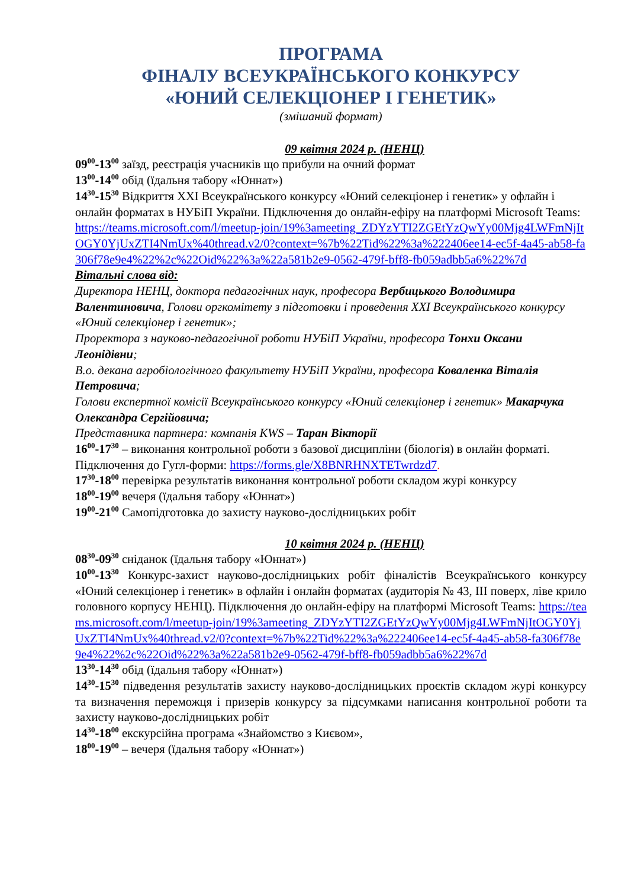ПРОГРАМА
ФІНАЛУ ВСЕУКРАЇНСЬКОГО КОНКУРСУ
«ЮНИЙ СЕЛЕКЦІОНЕР І ГЕНЕТИК»
(змішаний формат)
09 квітня 2024 р. (НЕНЦ)
09<sup>00</sup>-13<sup>00</sup> заїзд, реєстрація учасників що прибули на очний формат
13<sup>00</sup>-14<sup>00</sup> обід (їдальня табору «Юннат»)
14<sup>30</sup>-15<sup>30</sup> Відкриття XXI Всеукраїнського конкурсу «Юний селекціонер і генетик» у офлайн і онлайн форматах в НУБіП України. Підключення до онлайн-ефіру на платформі Microsoft Teams: https://teams.microsoft.com/l/meetup-join/19%3ameeting_ZDYzYTI2ZGEtYzQwYy00Mjg4LWFmNjItOGY0YjUxZTI4NmUx%40thread.v2/0?context=%7b%22Tid%22%3a%222406ee14-ec5f-4a45-ab58-fa306f78e9e4%22%2c%22Oid%22%3a%22a581b2e9-0562-479f-bff8-fb059adbb5a6%22%7d
Вітальні слова від:
Директора НЕНЦ, доктора педагогічних наук, професора Вербицького Володимира Валентиновича, Голови оргкомітету з підготовки і проведення XXI Всеукраїнського конкурсу «Юний селекціонер і генетик»;
Проректора з науково-педагогічної роботи НУБіП України, професора Тонхи Оксани Леонідівни;
В.о. декана агробіологічного факультету НУБіП України, професора Коваленка Віталія Петровича;
Голови експертної комісії Всеукраїнського конкурсу «Юний селекціонер і генетик» Макарчука Олександра Сергійовича;
Представника партнера: компанія KWS – Таран Вікторії
16<sup>00</sup>-17<sup>30</sup> – виконання контрольної роботи з базової дисципліни (біологія) в онлайн форматі. Підключення до Гугл-форми: https://forms.gle/X8BNRHNXTETwrdzd7.
17<sup>30</sup>-18<sup>00</sup> перевірка результатів виконання контрольної роботи складом журі конкурсу
18<sup>00</sup>-19<sup>00</sup> вечеря (їдальня табору «Юннат»)
19<sup>00</sup>-21<sup>00</sup> Самопідготовка до захисту науково-дослідницьких робіт
10 квітня 2024 р. (НЕНЦ)
08<sup>30</sup>-09<sup>30</sup> сніданок (їдальня табору «Юннат»)
10<sup>00</sup>-13<sup>30</sup> Конкурс-захист науково-дослідницьких робіт фіналістів Всеукраїнського конкурсу «Юний селекціонер і генетик» в офлайн і онлайн форматах (аудиторія № 43, ІІІ поверх, ліве крило головного корпусу НЕНЦ). Підключення до онлайн-ефіру на платформі Microsoft Teams: https://teams.microsoft.com/l/meetup-join/19%3ameeting_ZDYzYTI2ZGEtYzQwYy00Mjg4LWFmNjItOGY0YjUxZTI4NmUx%40thread.v2/0?context=%7b%22Tid%22%3a%222406ee14-ec5f-4a45-ab58-fa306f78e9e4%22%2c%22Oid%22%3a%22a581b2e9-0562-479f-bff8-fb059adbb5a6%22%7d
13<sup>30</sup>-14<sup>30</sup> обід (їдальня табору «Юннат»)
14<sup>30</sup>-15<sup>30</sup> підведення результатів захисту науково-дослідницьких проєктів складом журі конкурсу та визначення переможця і призерів конкурсу за підсумками написання контрольної роботи та захисту науково-дослідницьких робіт
14<sup>30</sup>-18<sup>00</sup> екскурсійна програма «Знайомство з Києвом»,
18<sup>00</sup>-19<sup>00</sup> – вечеря (їдальня табору «Юннат»)